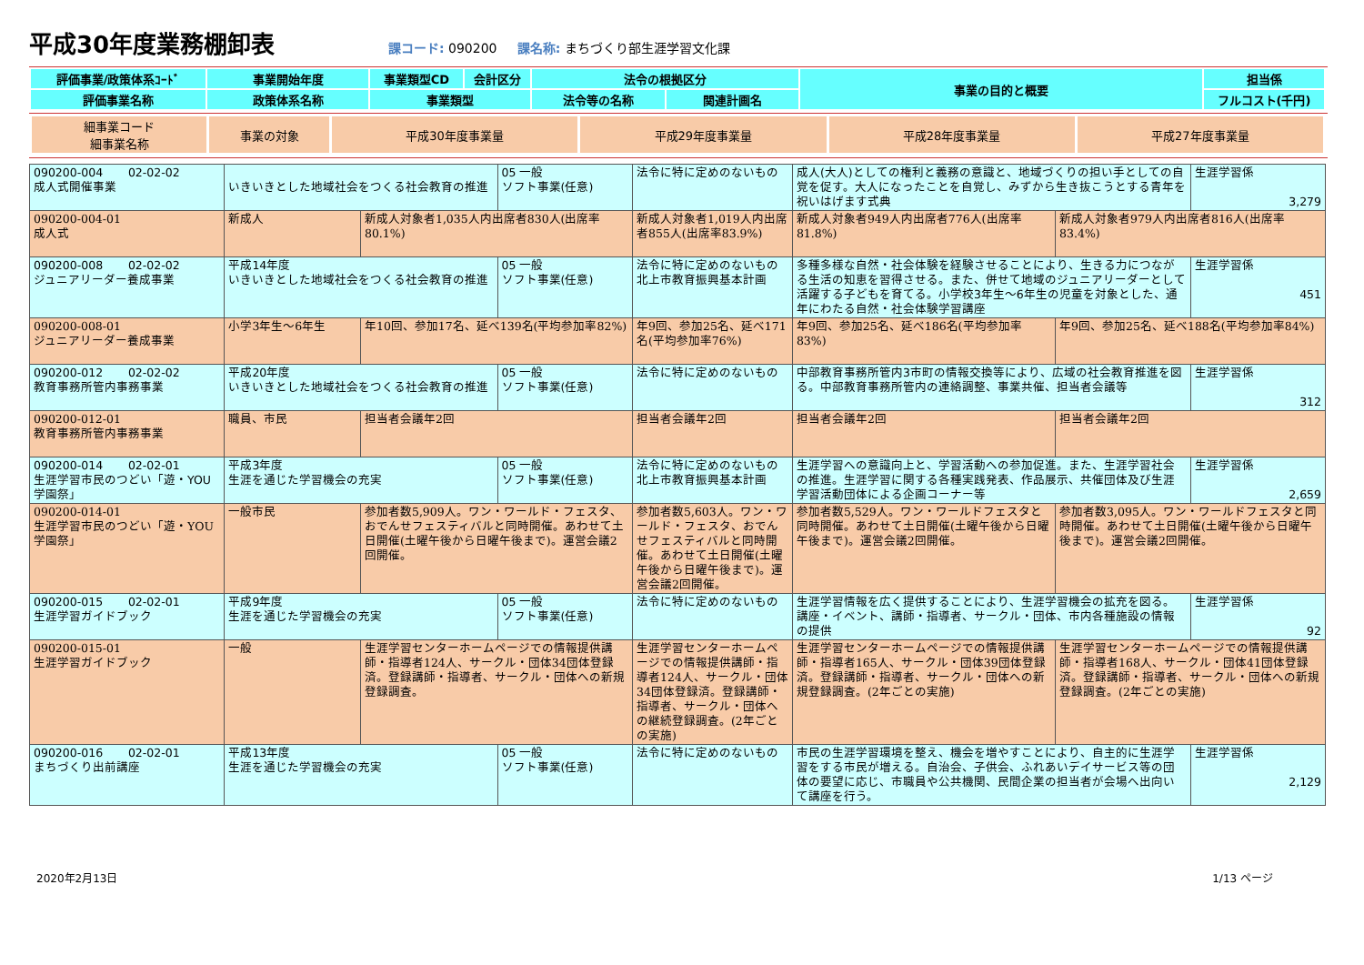平成30年度業務棚卸表
課コード: 090200 課名称: まちづくり部生涯学習文化課
| 評価事業/政策体系ｺｰﾄﾞ | 事業開始年度 | 事業類型CD | 会計区分 | 法令の根拠区分 | | 事業の目的と概要 | 担当係 |
| 評価事業名称 | 政策体系名称 | 事業類型 | | 法令等の名称 | 関連計画名 | | フルコスト(千円) |
| 細事業コード 細事業名称 | 事業の対象 | 平成30年度事業量 | 平成29年度事業量 | 平成28年度事業量 | 平成27年度事業量 |
| 090200-004 02-02-02 成人式開催事業 | いきいきとした地域社会をつくる社会教育の推進 | | 05 一般 ソフト事業(任意) | 法令に特に定めのないもの | 成人(大人)としての権利と義務の意識と、地域づくりの担い手としての自覚を促す。大人になったことを自覚し、みずから生き抜こうとする青年を祝いはげます式典 | | 生涯学習係 3,279 |
| 090200-004-01 成人式 | 新成人 | 新成人対象者1,035人内出席者830人(出席率80.1%) | | 新成人対象者1,019人内出席者855人(出席率83.9%) | 新成人対象者949人内出席者776人(出席率81.8%) | 新成人対象者979人内出席者816人(出席率83.4%) | |
| 090200-008 02-02-02 ジュニアリーダー養成事業 | 平成14年度 いきいきとした地域社会をつくる社会教育の推進 | | 05 一般 ソフト事業(任意) | 法令に特に定めのないもの 北上市教育振興基本計画 | 多種多様な自然・社会体験を経験させることにより、生きる力につながる生活の知恵を習得させる。また、併せて地域のジュニアリーダーとして活躍する子どもを育てる。小学校3年生～6年生の児童を対象とした、通年にわたる自然・社会体験学習講座 | | 生涯学習係 451 |
| 090200-008-01 ジュニアリーダー養成事業 | 小学3年生～6年生 | 年10回、参加17名、延べ139名(平均参加率82%) | | 年9回、参加25名、延べ171名(平均参加率76%) | 年9回、参加25名、延べ186名(平均参加率83%) | 年9回、参加25名、延べ188名(平均参加率84%) | |
| 090200-012 02-02-02 教育事務所管内事務事業 | 平成20年度 いきいきとした地域社会をつくる社会教育の推進 | | 05 一般 ソフト事業(任意) | 法令に特に定めのないもの | 中部教育事務所管内3市町の情報交換等により、広域の社会教育推進を図る。中部教育事務所管内の連絡調整、事業共催、担当者会議等 | | 生涯学習係 312 |
| 090200-012-01 教育事務所管内事務事業 | 職員、市民 | 担当者会議年2回 | | 担当者会議年2回 | 担当者会議年2回 | 担当者会議年2回 | |
| 090200-014 02-02-01 生涯学習市民のつどい「遊・YOU学園祭」 | 平成3年度 生涯を通じた学習機会の充実 | | 05 一般 ソフト事業(任意) | 法令に特に定めのないもの 北上市教育振興基本計画 | 生涯学習への意識向上と、学習活動への参加促進。また、生涯学習社会の推進。生涯学習に関する各種実践発表、作品展示、共催団体及び生涯学習活動団体による企画コーナー等 | | 生涯学習係 2,659 |
| 090200-014-01 生涯学習市民のつどい「遊・YOU学園祭」 | 一般市民 | 参加者数5,909人。ワン・ワールド・フェスタ、おでんせフェスティバルと同時開催。あわせて土日開催(土曜午後から日曜午後まで)。運営会議2回開催。 | | 参加者数5,603人。ワン・ワールド・フェスタ、おでんせフェスティバルと同時開催。あわせて土日開催(土曜午後から日曜午後まで)。運営会議2回開催。 | 参加者数5,529人。ワン・ワールドフェスタと同時開催。あわせて土日開催(土曜午後から日曜午後まで)。運営会議2回開催。 | 参加者数3,095人。ワン・ワールドフェスタと同時開催。あわせて土日開催(土曜午後から日曜午後まで)。運営会議2回開催。 | |
| 090200-015 02-02-01 生涯学習ガイドブック | 平成9年度 生涯を通じた学習機会の充実 | | 05 一般 ソフト事業(任意) | 法令に特に定めのないもの | 生涯学習情報を広く提供することにより、生涯学習機会の拡充を図る。講座・イベント、講師・指導者、サークル・団体、市内各種施設の情報の提供 | | 生涯学習係 92 |
| 090200-015-01 生涯学習ガイドブック | 一般 | 生涯学習センターホームページでの情報提供講師・指導者124人、サークル・団体34団体登録済。登録講師・指導者、サークル・団体への新規登録調査。 | | 生涯学習センターホームページでの情報提供講師・指導者124人、サークル・団体34団体登録済。登録講師・指導者、サークル・団体への継続登録調査。(2年ごとの実施) | 生涯学習センターホームページでの情報提供講師・指導者165人、サークル・団体39団体登録済。登録講師・指導者、サークル・団体への新規登録調査。(2年ごとの実施) | 生涯学習センターホームページでの情報提供講師・指導者168人、サークル・団体41団体登録済。登録講師・指導者、サークル・団体への新規登録調査。(2年ごとの実施) | |
| 090200-016 02-02-01 まちづくり出前講座 | 平成13年度 生涯を通じた学習機会の充実 | | 05 一般 ソフト事業(任意) | 法令に特に定めのないもの | 市民の生涯学習環境を整え、機会を増やすことにより、自主的に生涯学習をする市民が増える。自治会、子供会、ふれあいデイサービス等の団体の要望に応じ、市職員や公共機関、民間企業の担当者が会場へ出向いて講座を行う。 | | 生涯学習係 2,129 |
2020年2月13日 1/13 ページ